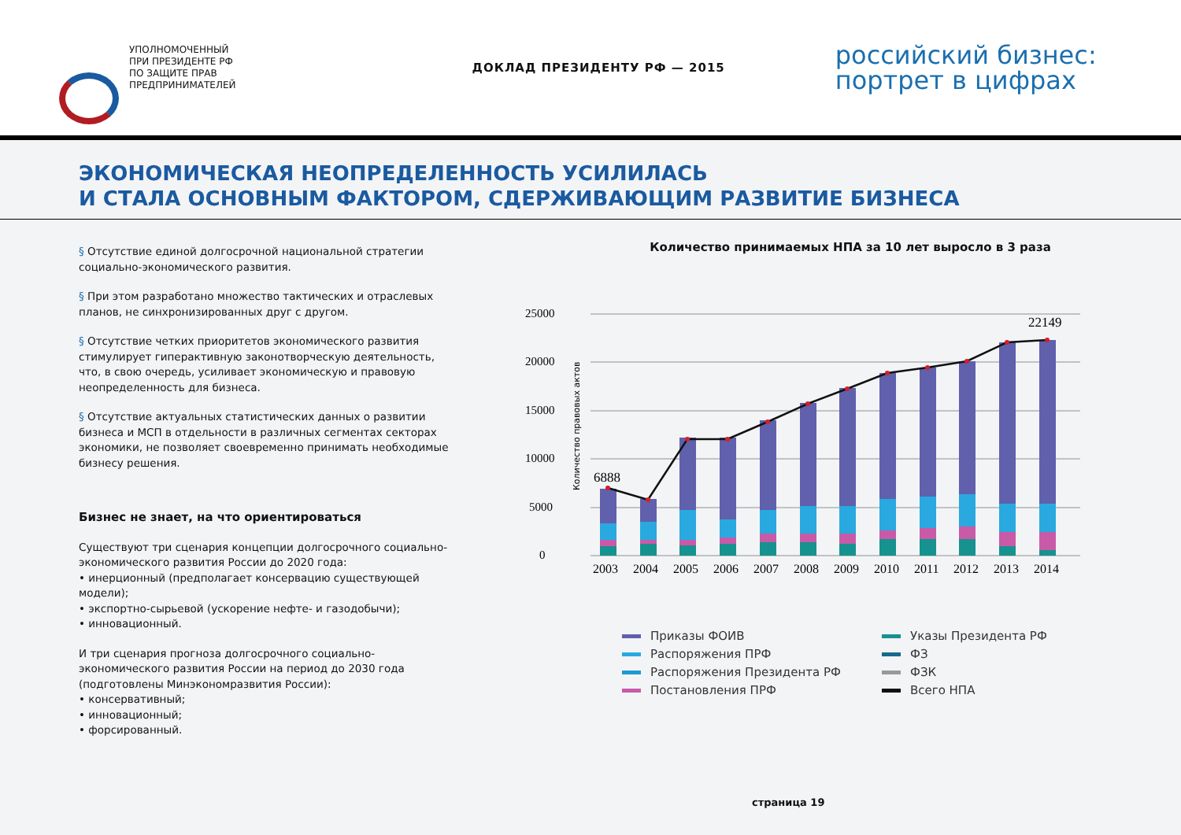УПОЛНОМОЧЕННЫЙ
ПРИ ПРЕЗИДЕНТЕ РФ
ПО ЗАЩИТЕ ПРАВ
ПРЕДПРИНИМАТЕЛЕЙ
ДОКЛАД ПРЕЗИДЕНТУ РФ — 2015
российский бизнес:
портрет в цифрах
ЭКОНОМИЧЕСКАЯ НЕОПРЕДЕЛЕННОСТЬ УСИЛИЛАСЬ
И СТАЛА ОСНОВНЫМ ФАКТОРОМ, СДЕРЖИВАЮЩИМ РАЗВИТИЕ БИЗНЕСА
§ Отсутствие единой долгосрочной национальной стратегии социально-экономического развития.
§ При этом разработано множество тактических и отраслевых планов, не синхронизированных друг с другом.
§ Отсутствие четких приоритетов экономического развития стимулирует гиперактивную законотворческую деятельность, что, в свою очередь, усиливает экономическую и правовую неопределенность для бизнеса.
§ Отсутствие актуальных статистических данных о развитии бизнеса и МСП в отдельности в различных сегментах секторах экономики, не позволяет своевременно принимать необходимые бизнесу решения.
Бизнес не знает, на что ориентироваться
Существуют три сценария концепции долгосрочного социально-экономического развития России до 2020 года:
• инерционный (предполагает консервацию существующей модели);
• экспортно-сырьевой (ускорение нефте- и газодобычи);
• инновационный.
И три сценария прогноза долгосрочного социально-экономического развития России на период до 2030 года (подготовлены Минэкономразвития России):
• консервативный;
• инновационный;
• форсированный.
Количество принимаемых НПА за 10 лет выросло в 3 раза
25000
20000
15000
10000
5000
0
Количество правовых актов
6888
22149
2003
2004
2005
2006
2007
2008
2009
2010
2011
2012
2013
2014
Приказы ФОИВ
Указы Президента РФ
Распоряжения ПРФ
ФЗ
Распоряжения Президента РФ
ФЗК
Постановления ПРФ
Всего НПА
страница 19